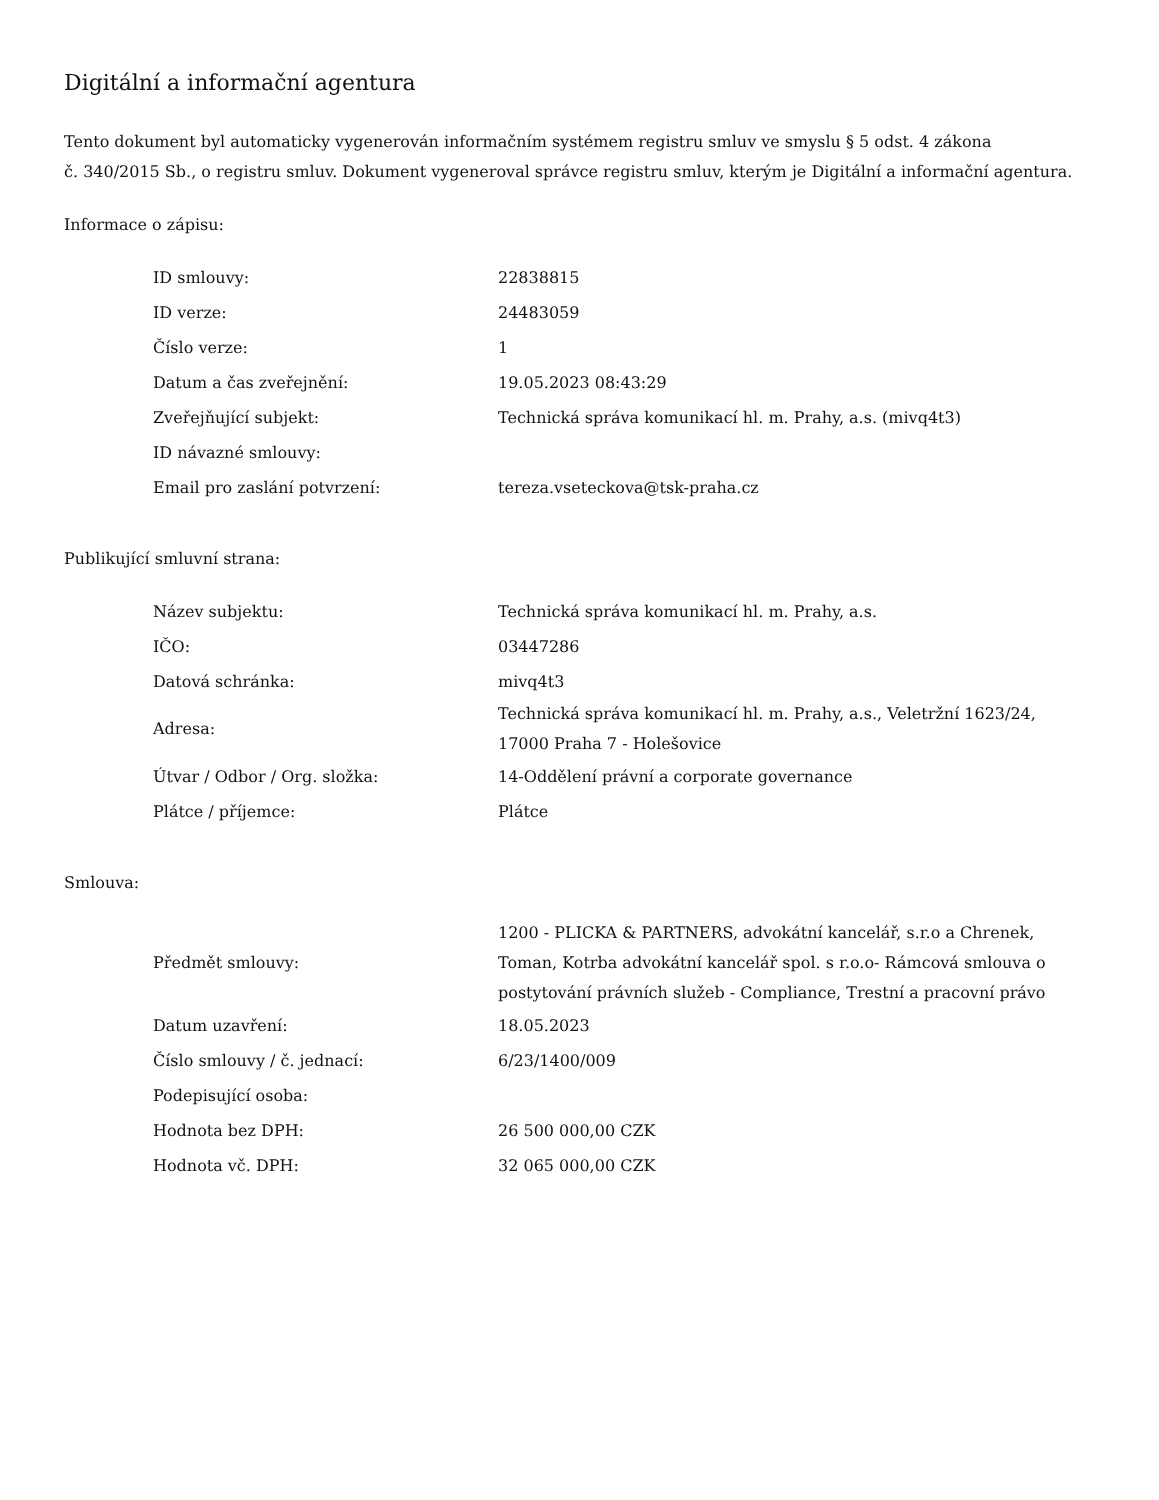Digitální a informační agentura
Tento dokument byl automaticky vygenerován informačním systémem registru smluv ve smyslu § 5 odst. 4 zákona
č. 340/2015 Sb., o registru smluv. Dokument vygeneroval správce registru smluv, kterým je Digitální a informační agentura.
Informace o zápisu:
| ID smlouvy: | 22838815 |
| ID verze: | 24483059 |
| Číslo verze: | 1 |
| Datum a čas zveřejnění: | 19.05.2023 08:43:29 |
| Zveřejňující subjekt: | Technická správa komunikací hl. m. Prahy, a.s. (mivq4t3) |
| ID návazné smlouvy: | |
| Email pro zaslání potvrzení: | tereza.vseteckova@tsk-praha.cz |
Publikující smluvní strana:
| Název subjektu: | Technická správa komunikací hl. m. Prahy, a.s. |
| IČO: | 03447286 |
| Datová schránka: | mivq4t3 |
| Adresa: | Technická správa komunikací hl. m. Prahy, a.s., Veletržní 1623/24, 17000 Praha 7 - Holešovice |
| Útvar / Odbor / Org. složka: | 14-Oddělení právní a corporate governance |
| Plátce / příjemce: | Plátce |
Smlouva:
| Předmět smlouvy: | 1200 - PLICKA & PARTNERS, advokátní kancelář, s.r.o a Chrenek, Toman, Kotrba advokátní kancelář spol. s r.o.o- Rámcová smlouva o postytování právních služeb - Compliance, Trestní a pracovní právo |
| Datum uzavření: | 18.05.2023 |
| Číslo smlouvy / č. jednací: | 6/23/1400/009 |
| Podepisující osoba: | |
| Hodnota bez DPH: | 26 500 000,00 CZK |
| Hodnota vč. DPH: | 32 065 000,00 CZK |